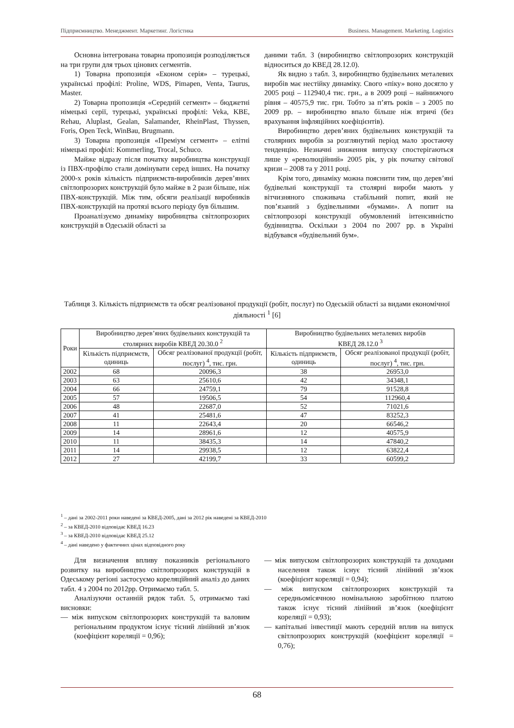Підприємництво. Менеджмент. Маркетинг. Логістика Business. Management. Marketing. Logistics
Основна інтегрована товарна пропозиція розподіляється на три групи для трьох цінових сегментів.
1) Товарна пропозиція «Економ серія» – турецькі, українські профілі: Proline, WDS, Pimapen, Venta, Taurus, Master.
2) Товарна пропозиція «Середній сегмент» – бюджетні німецькі серії, турецькі, українські профілі: Veka, KBE, Rehau, Aluplast, Gealan, Salamander, RheinPlast, Thyssen, Foris, Open Teck, WinBau, Brugmann.
3) Товарна пропозиція «Преміум сегмент» – елітні німецькі профілі: Kommerling, Trocal, Schuco.
Майже відразу після початку виробництва конструкції із ПВХ-профілю стали домінувати серед інших. На початку 2000-х років кількість підприємств-виробників дерев’яних світлопрозорих конструкцій було майже в 2 рази більше, ніж ПВХ-конструкцій. Між тим, обсяги реалізації виробників ПВХ-конструкцій на протязі всього періоду був більшим.
Проаналізуємо динаміку виробництва світлопрозорих конструкцій в Одеській області за
даними табл. 3 (виробництво світлопрозорих конструкцій відноситься до КВЕД 28.12.0).
Як видно з табл. 3, виробництво будівельних металевих виробів має нестійку динаміку. Свого «піку» воно досягло у 2005 році – 112940,4 тис. грн., а в 2009 році – найнижчого рівня – 40575,9 тис. грн. Тобто за п’ять років – з 2005 по 2009 рр. – виробництво впало більше ніж втричі (без врахування інфляційних коефіцієнтів).
Виробництво дерев’яних будівельних конструкцій та столярних виробів за розглянутий період мало зростаючу тенденцію. Незначні зниження випуску спостерігаються лише у «революційний» 2005 рік, у рік початку світової кризи – 2008 та у 2011 році.
Крім того, динаміку можна пояснити тим, що дерев’яні будівельні конструкції та столярні вироби мають у вітчизняного споживача стабільний попит, який не пов’язаний з будівельними «бумами». А попит на світлопрозорі конструкції обумовлений інтенсивністю будівництва. Оскільки з 2004 по 2007 рр. в Україні відбувався «будівельний бум».
Таблиця 3. Кількість підприємств та обсяг реалізованої продукції (робіт, послуг) по Одеській області за видами економічної діяльності <sup>1</sup> [6]
| Роки | Виробництво дерев’яних будівельних конструкцій та столярних виробів КВЕД 20.30.0 <sup>2</sup> | | Виробництво будівельних металевих виробів КВЕД 28.12.0 <sup>3</sup> | |
| --- | --- | --- | --- | --- |
| | Кількість підприємств, одиниць | Обсяг реалізованої продукції (робіт, послуг) <sup>4</sup>, тис. грн. | Кількість підприємств, одиниць | Обсяг реалізованої продукції (робіт, послуг) <sup>4</sup>, тис. грн. |
| 2002 | 68 | 20096,3 | 38 | 26953,0 |
| 2003 | 63 | 25610,6 | 42 | 34348,1 |
| 2004 | 66 | 24759,1 | 79 | 91528,8 |
| 2005 | 57 | 19506,5 | 54 | 112960,4 |
| 2006 | 48 | 22687,0 | 52 | 71021,6 |
| 2007 | 41 | 25481,6 | 47 | 83252,3 |
| 2008 | 11 | 22643,4 | 20 | 66546,2 |
| 2009 | 14 | 28961,6 | 12 | 40575,9 |
| 2010 | 11 | 38435,3 | 14 | 47840,2 |
| 2011 | 14 | 29938,5 | 12 | 63822,4 |
| 2012 | 27 | 42199,7 | 33 | 60599,2 |
<sup>1</sup> – дані за 2002-2011 роки наведені за КВЕД-2005, дані за 2012 рік наведені за КВЕД-2010
<sup>2</sup> – за КВЕД-2010 відповідає КВЕД 16.23
<sup>3</sup> – за КВЕД-2010 відповідає КВЕД 25.12
<sup>4</sup> – дані наведено у фактичних цінах відповідного року
Для визначення впливу показників регіонального розвитку на виробництво світлопрозорих конструкцій в Одеському регіоні застосуємо кореляційний аналіз до даних табл. 4 з 2004 по 2012рр. Отримаємо табл. 5.
Аналізуючи останній рядок табл. 5, отримаємо такі висновки:
— між випуском світлопрозорих конструкцій та валовим регіональним продуктом існує тісний лінійний зв’язок (коефіцієнт кореляції = 0,96);
— між випуском світлопрозорих конструкцій та доходами населення також існує тісний лінійний зв’язок (коефіцієнт кореляції = 0,94);
— між випуском світлопрозорих конструкцій та середньомісячною номінальною заробітною платою також існує тісний лінійний зв’язок (коефіцієнт кореляції = 0,93);
— капітальні інвестиції мають середній вплив на випуск світлопрозорих конструкцій (коефіцієнт кореляції = 0,76);
68